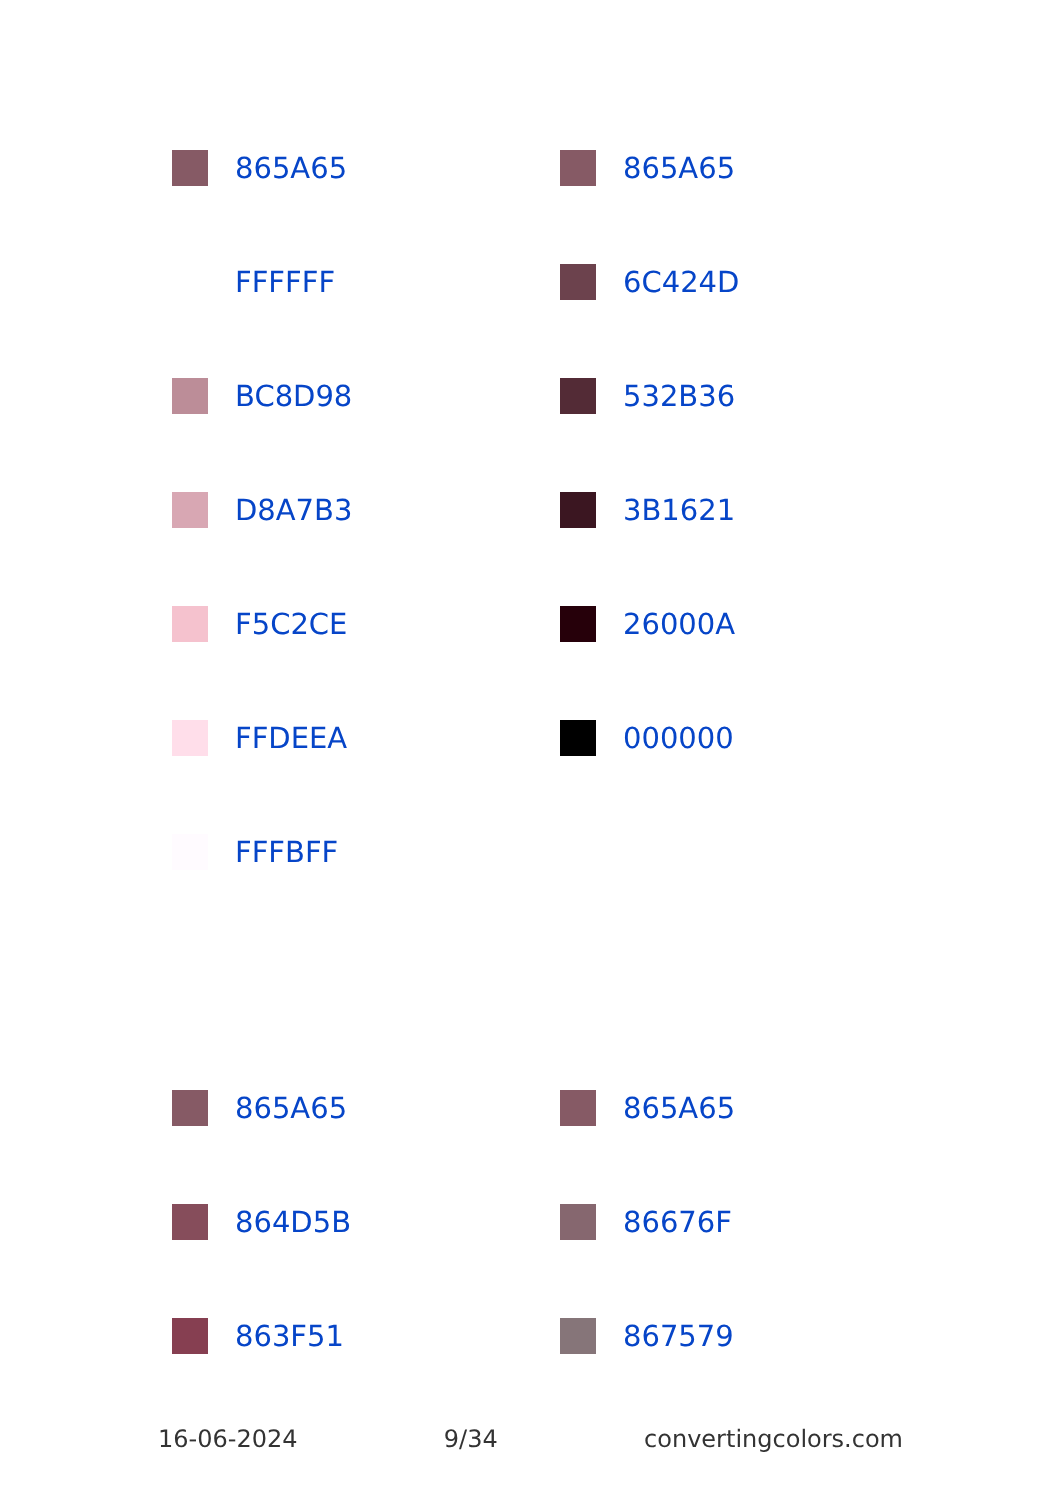865A65
865A65
FFFFFF
6C424D
BC8D98
532B36
D8A7B3
3B1621
F5C2CE
26000A
FFDEEA
000000
FFFBFF
865A65
865A65
864D5B
86676F
863F51
867579
16-06-2024 9/34 convertingcolors.com